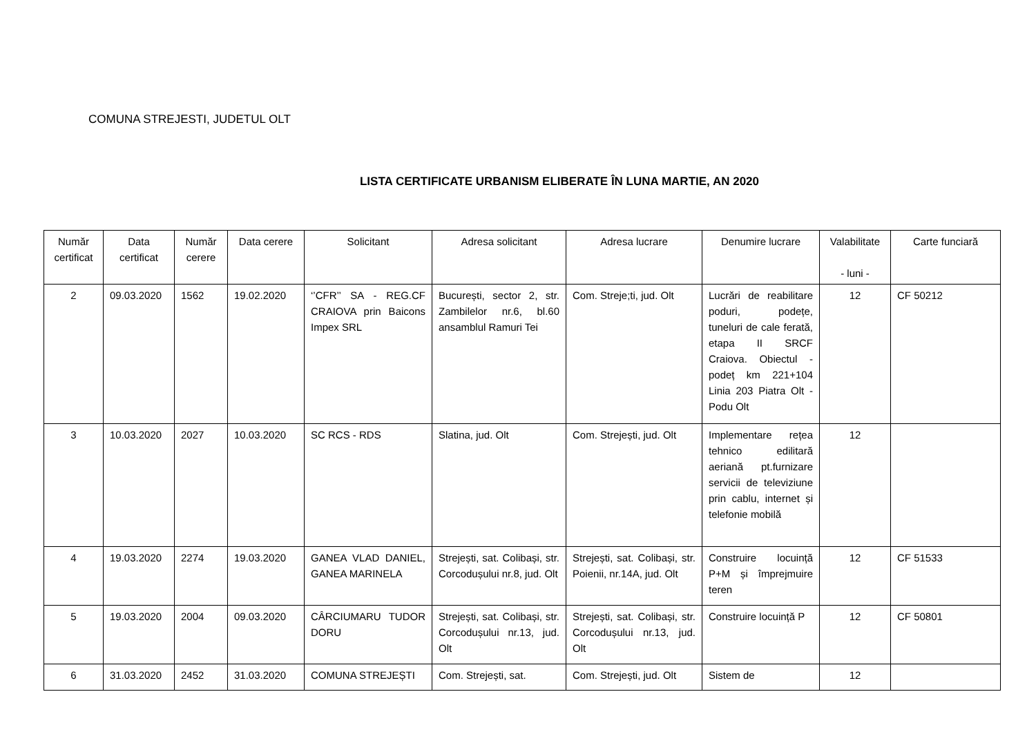COMUNA STREJESTI, JUDETUL OLT
LISTA CERTIFICATE URBANISM ELIBERATE ÎN LUNA MARTIE, AN 2020
| Număr certificat | Data certificat | Număr cerere | Data cerere | Solicitant | Adresa solicitant | Adresa lucrare | Denumire lucrare | Valabilitate - luni - | Carte funciară |
| --- | --- | --- | --- | --- | --- | --- | --- | --- | --- |
| 2 | 09.03.2020 | 1562 | 19.02.2020 | ‘’CFR’’ SA - REG.CF CRAIOVA prin Baicons Impex SRL | București, sector 2, str. Zambilelor nr.6, bl.60 ansamblul Ramuri Tei | Com. Streje;ti, jud. Olt | Lucrări de reabilitare poduri, podețe, tuneluri de cale ferată, etapa II SRCF Craiova. Obiectul - podeț km 221+104 Linia 203 Piatra Olt - Podu Olt | 12 | CF 50212 |
| 3 | 10.03.2020 | 2027 | 10.03.2020 | SC RCS - RDS | Slatina, jud. Olt | Com. Strejești, jud. Olt | Implementare rețea tehnico edilitară aeriană pt.furnizare servicii de televiziune prin cablu, internet și telefonie mobilă | 12 | |
| 4 | 19.03.2020 | 2274 | 19.03.2020 | GANEA VLAD DANIEL, GANEA MARINELA | Strejești, sat. Colibași, str. Corcodușului nr.8, jud. Olt | Strejești, sat. Colibași, str. Poienii, nr.14A, jud. Olt | Construire locuință P+M și împrejmuire teren | 12 | CF 51533 |
| 5 | 19.03.2020 | 2004 | 09.03.2020 | CÂRCIUMARU TUDOR DORU | Strejești, sat. Colibași, str. Corcodușului nr.13, jud. Olt | Strejești, sat. Colibași, str. Corcodușului nr.13, jud. Olt | Construire locuință P | 12 | CF 50801 |
| 6 | 31.03.2020 | 2452 | 31.03.2020 | COMUNA STREJEȘTI | Com. Strejești, sat. | Com. Strejești, jud. Olt | Sistem de | 12 | |